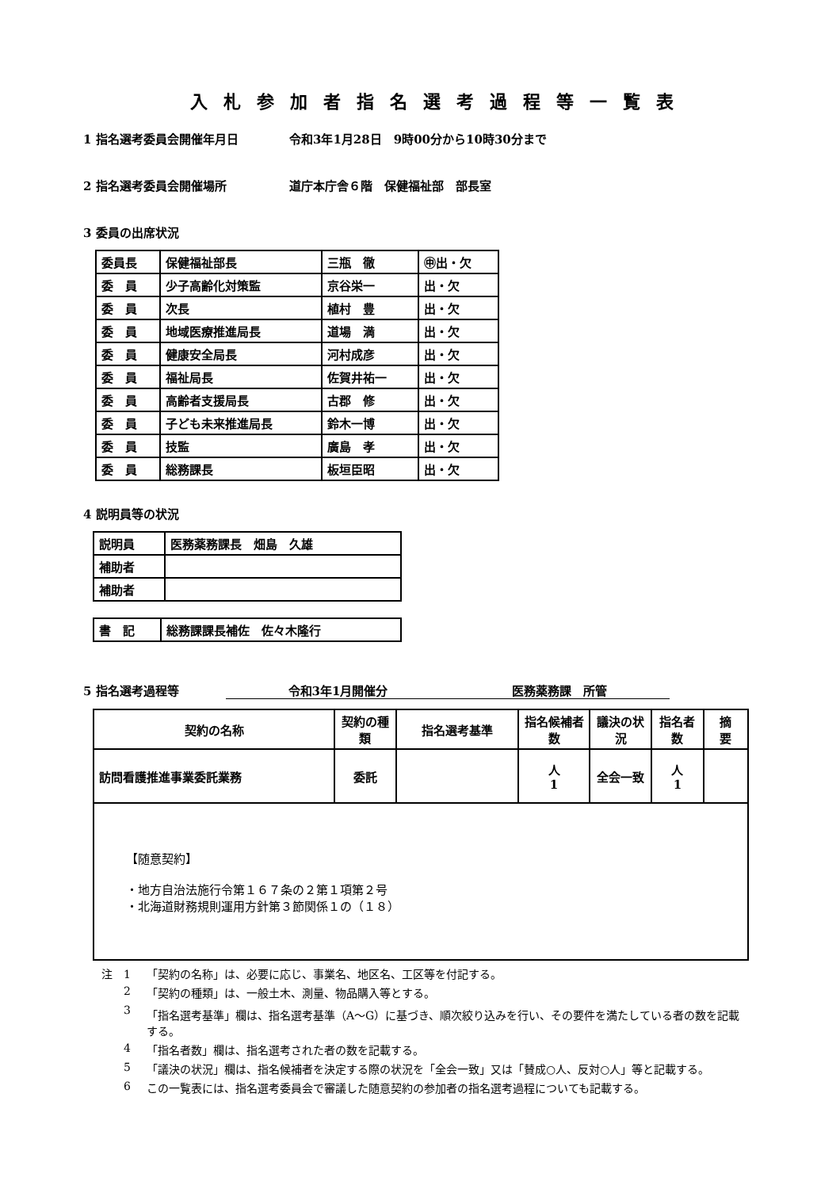入札参加者指名選考過程等一覧表
1 指名選考委員会開催年月日 令和3年1月28日　9時00分から10時30分まで
2 指名選考委員会開催場所 道庁本庁舎６階　保健福祉部　部長室
3 委員の出席状況
| 委員長 | 保健福祉部長 | 三瓶 徹 | ㊥出・欠 |
| 委 員 | 少子高齢化対策監 | 京谷栄一 | 出・欠 |
| 委 員 | 次長 | 植村 豊 | 出・欠 |
| 委 員 | 地域医療推進局長 | 道場 満 | 出・欠 |
| 委 員 | 健康安全局長 | 河村成彦 | 出・欠 |
| 委 員 | 福祉局長 | 佐賀井祐一 | 出・欠 |
| 委 員 | 高齢者支援局長 | 古郡 修 | 出・欠 |
| 委 員 | 子ども未来推進局長 | 鈴木一博 | 出・欠 |
| 委 員 | 技監 | 廣島 孝 | 出・欠 |
| 委 員 | 総務課長 | 板垣臣昭 | 出・欠 |
4 説明員等の状況
| 説明員 | 医務薬務課長 畑島 久雄 |
| 補助者 | |
| 補助者 | |
| 書 記 | 総務課課長補佐 佐々木隆行 |
5 指名選考過程等 令和3年1月開催分 医務薬務課　所管
| 契約の名称 | 契約の種類 | 指名選考基準 | 指名候補者数 | 議決の状況 | 指名者数 | 摘 要 |
| --- | --- | --- | --- | --- | --- | --- |
| 訪問看護推進事業委託業務 | 委託 | | 人 1 | 全会一致 | 人 1 | |
| 【随意契約】 ・地方自治法施行令第１６７条の２第１項第２号 ・北海道財務規則運用方針第３節関係１の（１８） | | | | | | |
注　1 「契約の名称」は、必要に応じ、事業名、地区名、工区等を付記する。
2 「契約の種類」は、一般土木、測量、物品購入等とする。
3 「指名選考基準」欄は、指名選考基準（A～G）に基づき、順次絞り込みを行い、その要件を満たしている者の数を記載する。
4 「指名者数」欄は、指名選考された者の数を記載する。
5 「議決の状況」欄は、指名候補者を決定する際の状況を「全会一致」又は「賛成○人、反対○人」等と記載する。
6 この一覧表には、指名選考委員会で審議した随意契約の参加者の指名選考過程についても記載する。